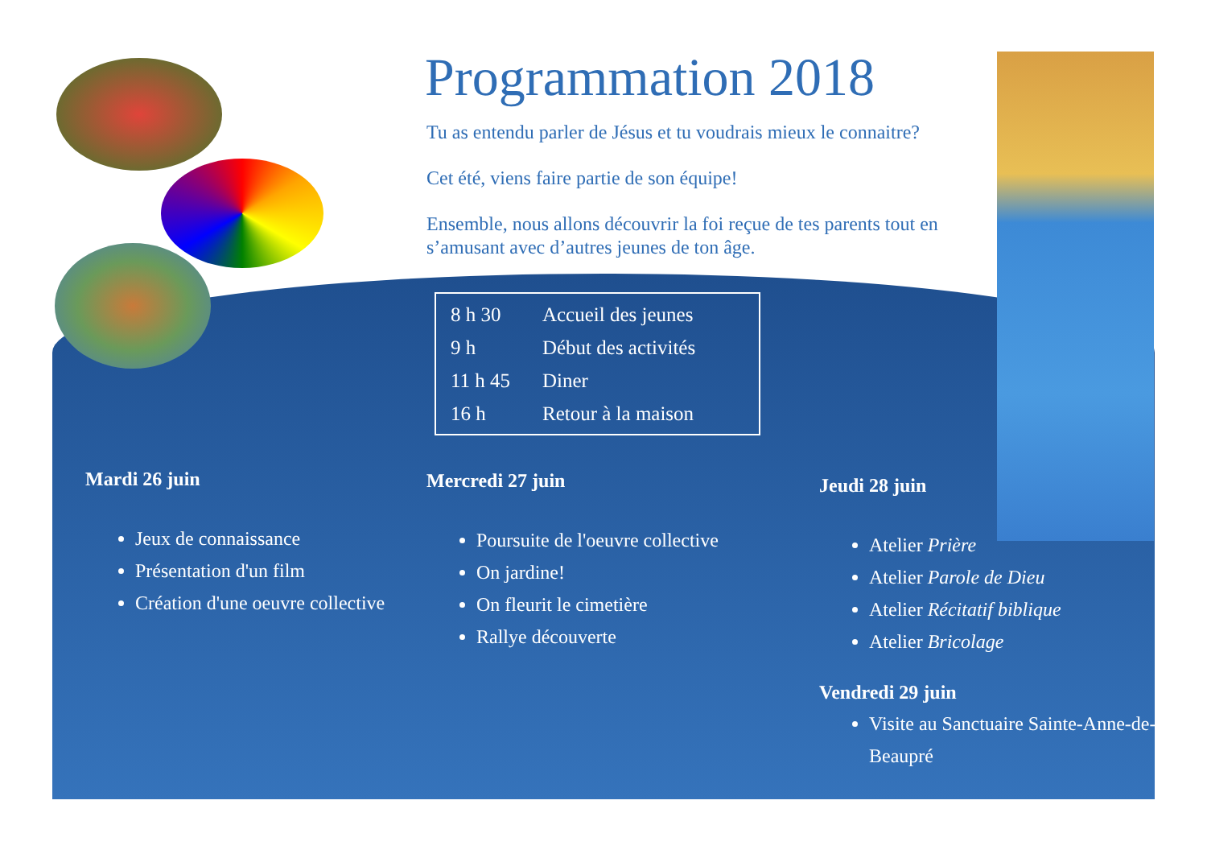Programmation 2018
Tu as entendu parler de Jésus et tu voudrais mieux le connaitre?
Cet été, viens faire partie de son équipe!
Ensemble, nous allons découvrir la foi reçue de tes parents tout en s’amusant avec d’autres jeunes de ton âge.
| 8 h 30 | Accueil des jeunes |
| 9 h | Début des activités |
| 11 h 45 | Diner |
| 16 h | Retour à la maison |
Mardi 26 juin
Jeux de connaissance
Présentation d'un film
Création d'une oeuvre collective
Mercredi 27 juin
Poursuite de l'oeuvre collective
On jardine!
On fleurit le cimetière
Rallye découverte
Jeudi 28 juin
Atelier Prière
Atelier Parole de Dieu
Atelier Récitatif biblique
Atelier Bricolage
Vendredi 29 juin
Visite au Sanctuaire Sainte-Anne-de-Beaupré